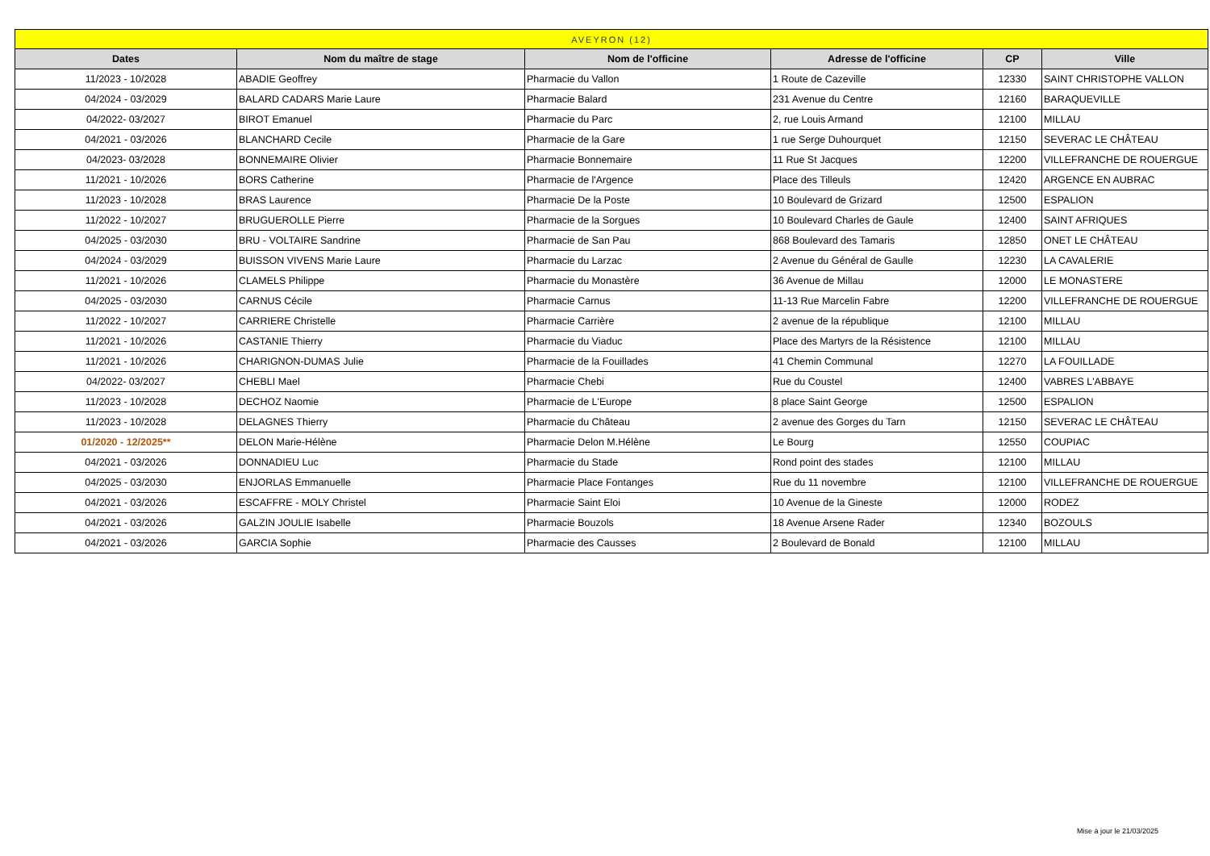| AVEYRON (12) | | | | | |
| Dates | Nom du maître de stage | Nom de l'officine | Adresse de l'officine | CP | Ville |
| 11/2023 - 10/2028 | ABADIE Geoffrey | Pharmacie du Vallon | 1 Route de Cazeville | 12330 | SAINT CHRISTOPHE VALLON |
| 04/2024 - 03/2029 | BALARD CADARS Marie Laure | Pharmacie Balard | 231 Avenue du Centre | 12160 | BARAQUEVILLE |
| 04/2022- 03/2027 | BIROT Emanuel | Pharmacie du Parc | 2, rue Louis Armand | 12100 | MILLAU |
| 04/2021 - 03/2026 | BLANCHARD Cecile | Pharmacie de la Gare | 1 rue Serge Duhourquet | 12150 | SEVERAC LE CHÂTEAU |
| 04/2023- 03/2028 | BONNEMAIRE Olivier | Pharmacie Bonnemaire | 11 Rue St Jacques | 12200 | VILLEFRANCHE DE ROUERGUE |
| 11/2021 - 10/2026 | BORS Catherine | Pharmacie de l'Argence | Place des Tilleuls | 12420 | ARGENCE EN AUBRAC |
| 11/2023 - 10/2028 | BRAS Laurence | Pharmacie De la Poste | 10 Boulevard de Grizard | 12500 | ESPALION |
| 11/2022 - 10/2027 | BRUGUEROLLE Pierre | Pharmacie de la Sorgues | 10 Boulevard Charles de Gaule | 12400 | SAINT AFRIQUES |
| 04/2025 - 03/2030 | BRU - VOLTAIRE Sandrine | Pharmacie de San Pau | 868 Boulevard des Tamaris | 12850 | ONET LE CHÂTEAU |
| 04/2024 - 03/2029 | BUISSON VIVENS Marie Laure | Pharmacie du Larzac | 2 Avenue du Général de Gaulle | 12230 | LA CAVALERIE |
| 11/2021 - 10/2026 | CLAMELS Philippe | Pharmacie du Monastère | 36 Avenue de Millau | 12000 | LE MONASTERE |
| 04/2025 - 03/2030 | CARNUS Cécile | Pharmacie Carnus | 11-13 Rue Marcelin Fabre | 12200 | VILLEFRANCHE DE ROUERGUE |
| 11/2022 - 10/2027 | CARRIERE Christelle | Pharmacie Carrière | 2 avenue de la république | 12100 | MILLAU |
| 11/2021 - 10/2026 | CASTANIE Thierry | Pharmacie du Viaduc | Place des Martyrs de la Résistence | 12100 | MILLAU |
| 11/2021 - 10/2026 | CHARIGNON-DUMAS Julie | Pharmacie de la Fouillades | 41 Chemin Communal | 12270 | LA FOUILLADE |
| 04/2022- 03/2027 | CHEBLI Mael | Pharmacie Chebi | Rue du Coustel | 12400 | VABRES L'ABBAYE |
| 11/2023 - 10/2028 | DECHOZ Naomie | Pharmacie de L'Europe | 8 place Saint George | 12500 | ESPALION |
| 11/2023 - 10/2028 | DELAGNES Thierry | Pharmacie du Château | 2 avenue des Gorges du Tarn | 12150 | SEVERAC LE CHÂTEAU |
| 01/2020 - 12/2025** | DELON Marie-Hélène | Pharmacie Delon M.Hélène | Le Bourg | 12550 | COUPIAC |
| 04/2021 - 03/2026 | DONNADIEU Luc | Pharmacie du Stade | Rond point des stades | 12100 | MILLAU |
| 04/2025 - 03/2030 | ENJORLAS Emmanuelle | Pharmacie Place Fontanges | Rue du 11 novembre | 12100 | VILLEFRANCHE DE ROUERGUE |
| 04/2021 - 03/2026 | ESCAFFRE - MOLY Christel | Pharmacie Saint Eloi | 10 Avenue de la Gineste | 12000 | RODEZ |
| 04/2021 - 03/2026 | GALZIN JOULIE Isabelle | Pharmacie Bouzols | 18 Avenue Arsene Rader | 12340 | BOZOULS |
| 04/2021 - 03/2026 | GARCIA Sophie | Pharmacie des Causses | 2 Boulevard de Bonald | 12100 | MILLAU |
Mise à jour le 21/03/2025